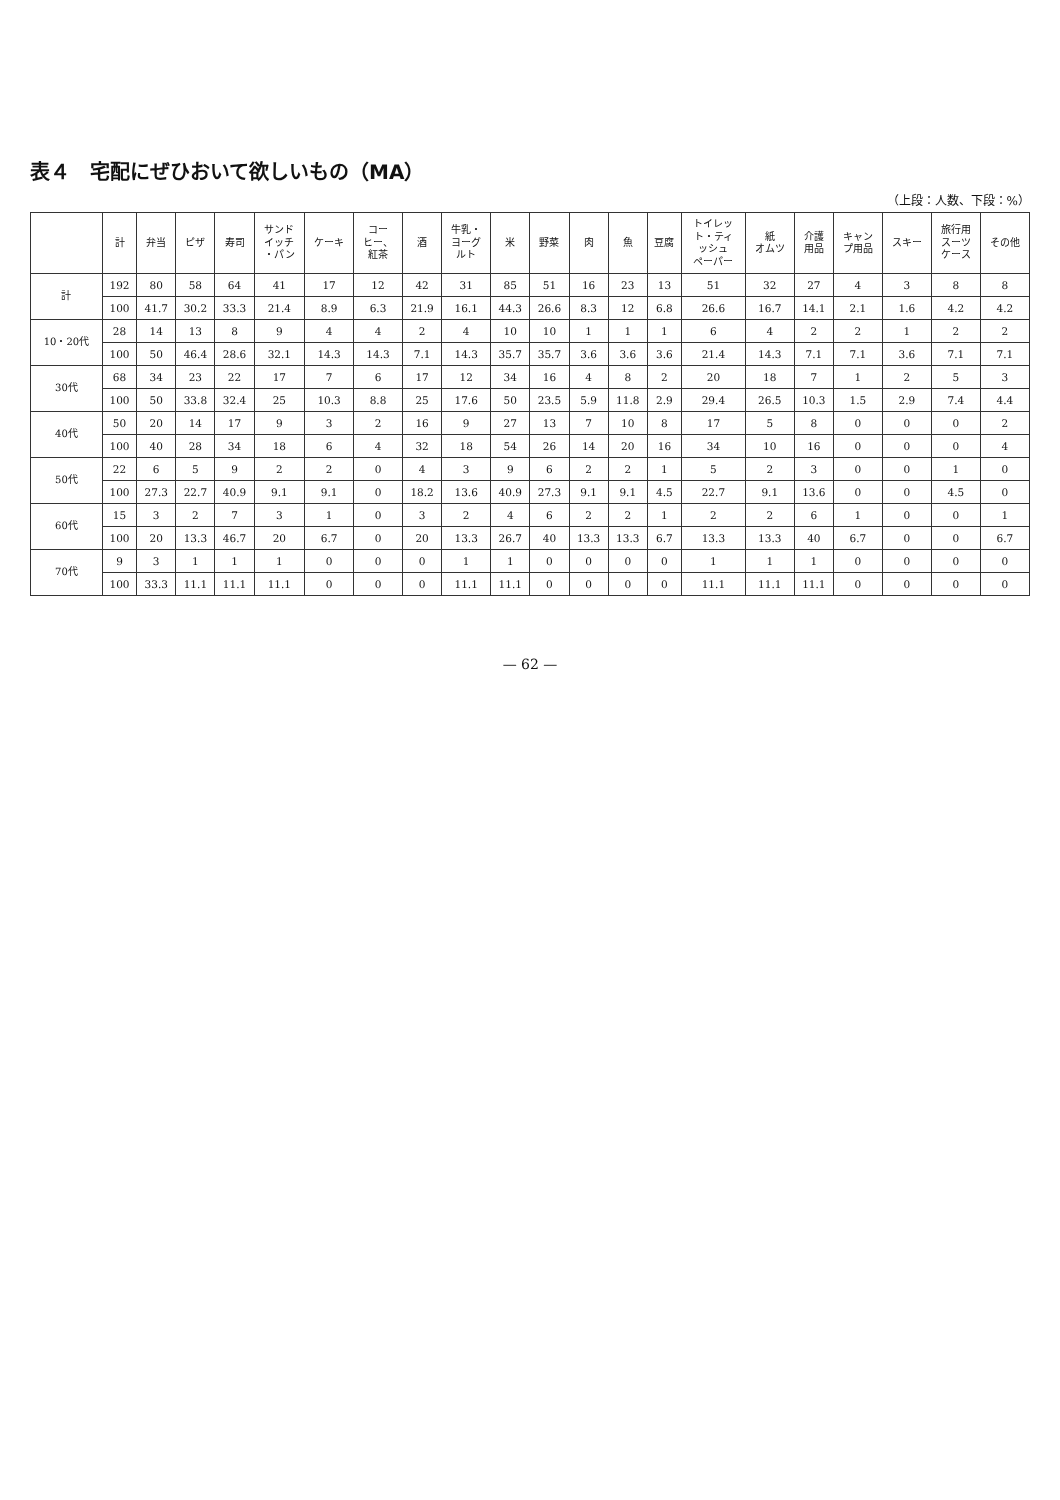表４　宅配にぜひおいて欲しいもの（MA）
（上段：人数、下段：%）
| | 計 | 弁当 | ピザ | 寿司 | サンド イッチ ・パン | ケーキ | コー ヒー、 紅茶 | 酒 | 牛乳・ ヨーグ ルト | 米 | 野菜 | 肉 | 魚 | 豆腐 | トイレッ ト・ティ ッシュ ペーパー | 紙 オムツ | 介護 用品 | キャン プ用品 | スキー | 旅行用 スーツ ケース | その他 |
| --- | --- | --- | --- | --- | --- | --- | --- | --- | --- | --- | --- | --- | --- | --- | --- | --- | --- | --- | --- | --- | --- |
| 計 | 192 | 80 | 58 | 64 | 41 | 17 | 12 | 42 | 31 | 85 | 51 | 16 | 23 | 13 | 51 | 32 | 27 | 4 | 3 | 8 | 8 |
| | 100 | 41.7 | 30.2 | 33.3 | 21.4 | 8.9 | 6.3 | 21.9 | 16.1 | 44.3 | 26.6 | 8.3 | 12 | 6.8 | 26.6 | 16.7 | 14.1 | 2.1 | 1.6 | 4.2 | 4.2 |
| 10・20代 | 28 | 14 | 13 | 8 | 9 | 4 | 4 | 2 | 4 | 10 | 10 | 1 | 1 | 1 | 6 | 4 | 2 | 2 | 1 | 2 | 2 |
| | 100 | 50 | 46.4 | 28.6 | 32.1 | 14.3 | 14.3 | 7.1 | 14.3 | 35.7 | 35.7 | 3.6 | 3.6 | 3.6 | 21.4 | 14.3 | 7.1 | 7.1 | 3.6 | 7.1 | 7.1 |
| 30代 | 68 | 34 | 23 | 22 | 17 | 7 | 6 | 17 | 12 | 34 | 16 | 4 | 8 | 2 | 20 | 18 | 7 | 1 | 2 | 5 | 3 |
| | 100 | 50 | 33.8 | 32.4 | 25 | 10.3 | 8.8 | 25 | 17.6 | 50 | 23.5 | 5.9 | 11.8 | 2.9 | 29.4 | 26.5 | 10.3 | 1.5 | 2.9 | 7.4 | 4.4 |
| 40代 | 50 | 20 | 14 | 17 | 9 | 3 | 2 | 16 | 9 | 27 | 13 | 7 | 10 | 8 | 17 | 5 | 8 | 0 | 0 | 0 | 2 |
| | 100 | 40 | 28 | 34 | 18 | 6 | 4 | 32 | 18 | 54 | 26 | 14 | 20 | 16 | 34 | 10 | 16 | 0 | 0 | 0 | 4 |
| 50代 | 22 | 6 | 5 | 9 | 2 | 2 | 0 | 4 | 3 | 9 | 6 | 2 | 2 | 1 | 5 | 2 | 3 | 0 | 0 | 1 | 0 |
| | 100 | 27.3 | 22.7 | 40.9 | 9.1 | 9.1 | 0 | 18.2 | 13.6 | 40.9 | 27.3 | 9.1 | 9.1 | 4.5 | 22.7 | 9.1 | 13.6 | 0 | 0 | 4.5 | 0 |
| 60代 | 15 | 3 | 2 | 7 | 3 | 1 | 0 | 3 | 2 | 4 | 6 | 2 | 2 | 1 | 2 | 2 | 6 | 1 | 0 | 0 | 1 |
| | 100 | 20 | 13.3 | 46.7 | 20 | 6.7 | 0 | 20 | 13.3 | 26.7 | 40 | 13.3 | 13.3 | 6.7 | 13.3 | 13.3 | 40 | 6.7 | 0 | 0 | 6.7 |
| 70代 | 9 | 3 | 1 | 1 | 1 | 0 | 0 | 0 | 1 | 1 | 0 | 0 | 0 | 0 | 1 | 1 | 1 | 0 | 0 | 0 | 0 |
| | 100 | 33.3 | 11.1 | 11.1 | 11.1 | 0 | 0 | 0 | 11.1 | 11.1 | 0 | 0 | 0 | 0 | 11.1 | 11.1 | 11.1 | 0 | 0 | 0 | 0 |
— 62 —